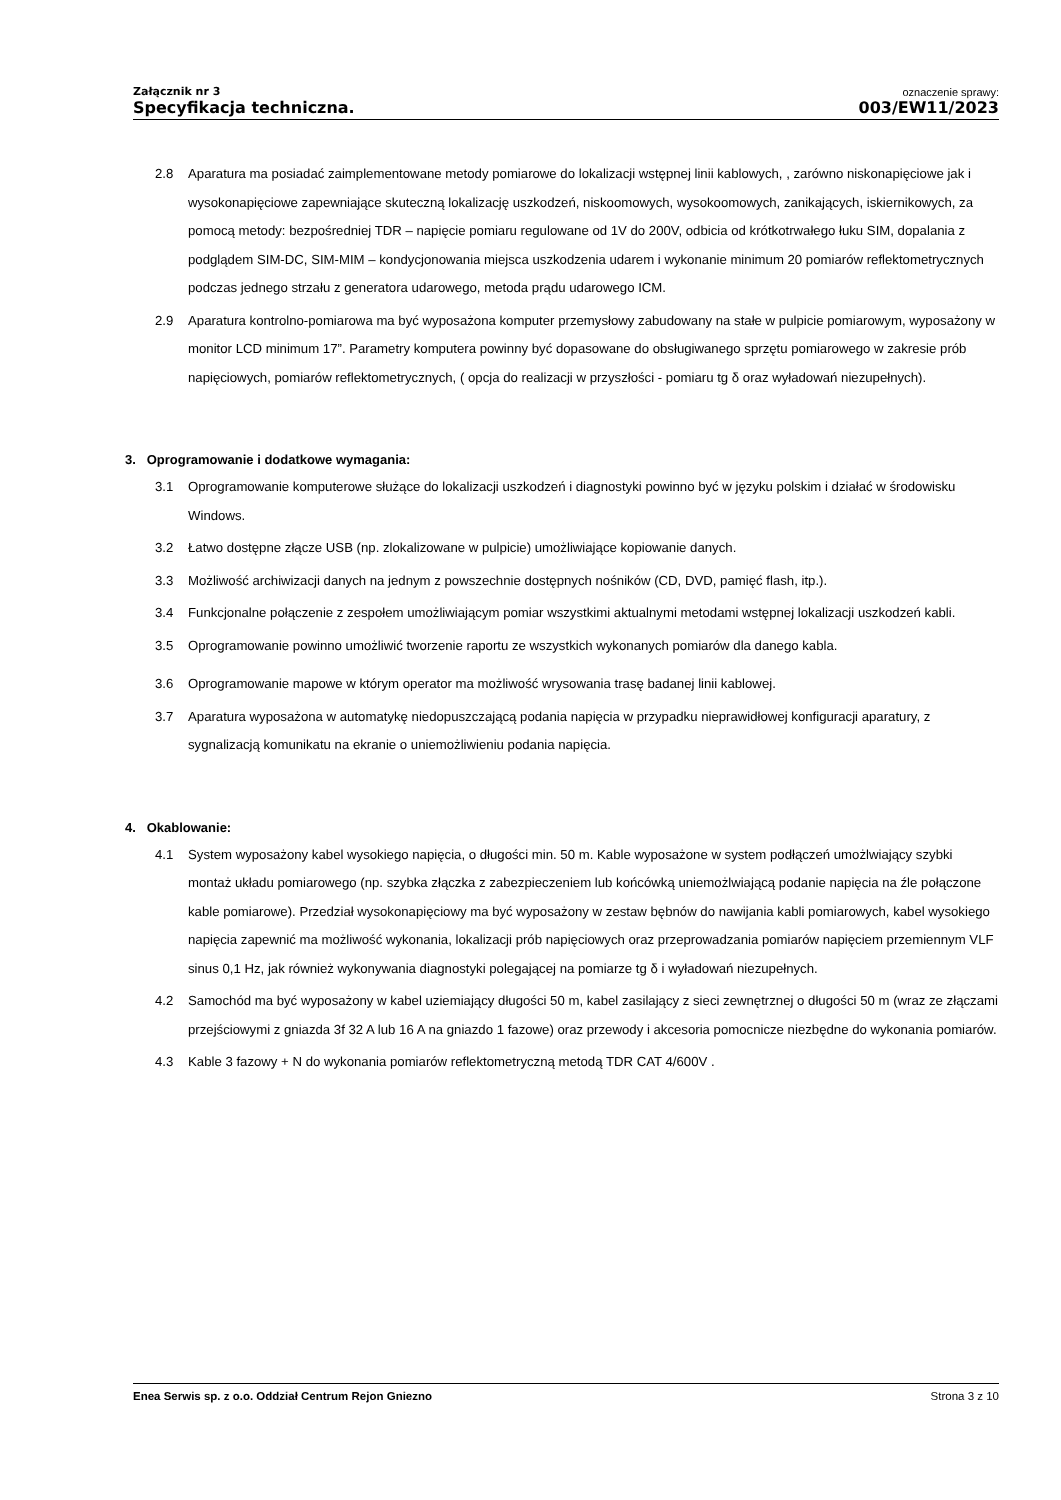Załącznik nr 3
Specyfikacja techniczna.
oznaczenie sprawy:
003/EW11/2023
2.8 Aparatura ma posiadać zaimplementowane metody pomiarowe do lokalizacji wstępnej linii kablowych, , zarówno niskonapięciowe jak i wysokonapięciowe zapewniające skuteczną lokalizację uszkodzeń, niskoomowych, wysokoomowych, zanikających, iskiernikowych, za pomocą metody: bezpośredniej TDR – napięcie pomiaru regulowane od 1V do 200V, odbicia od krótkotrwałego łuku SIM, dopalania z podglądem SIM-DC, SIM-MIM – kondycjonowania miejsca uszkodzenia udarem i wykonanie minimum 20 pomiarów reflektometrycznych podczas jednego strzału z generatora udarowego, metoda prądu udarowego ICM.
2.9 Aparatura kontrolno-pomiarowa ma być wyposażona komputer przemysłowy zabudowany na stałe w pulpicie pomiarowym, wyposażony w monitor LCD minimum 17”. Parametry komputera powinny być dopasowane do obsługiwanego sprzętu pomiarowego w zakresie prób napięciowych, pomiarów reflektometrycznych, ( opcja do realizacji w przyszłości - pomiaru tg δ oraz wyładowań niezupełnych).
3. Oprogramowanie i dodatkowe wymagania:
3.1 Oprogramowanie komputerowe służące do lokalizacji uszkodzeń i diagnostyki powinno być w języku polskim i działać w środowisku Windows.
3.2 Łatwo dostępne złącze USB (np. zlokalizowane w pulpicie) umożliwiające kopiowanie danych.
3.3 Możliwość archiwizacji danych na jednym z powszechnie dostępnych nośników (CD, DVD, pamięć flash, itp.).
3.4 Funkcjonalne połączenie z zespołem umożliwiającym pomiar wszystkimi aktualnymi metodami wstępnej lokalizacji uszkodzeń kabli.
3.5 Oprogramowanie powinno umożliwić tworzenie raportu ze wszystkich wykonanych pomiarów dla danego kabla.
3.6 Oprogramowanie mapowe w którym operator ma możliwość wrysowania trasę badanej linii kablowej.
3.7 Aparatura wyposażona w automatykę niedopuszczającą podania napięcia w przypadku nieprawidłowej konfiguracji aparatury, z sygnalizacją komunikatu na ekranie o uniemożliwieniu podania napięcia.
4. Okablowanie:
4.1 System wyposażony kabel wysokiego napięcia, o długości min. 50 m. Kable wyposażone w system podłączeń umożlwiający szybki montaż układu pomiarowego (np. szybka złączka z zabezpieczeniem lub końcówką uniemożlwiającą podanie napięcia na źle połączone kable pomiarowe). Przedział wysokonapięciowy ma być wyposażony w zestaw bębnów do nawijania kabli pomiarowych, kabel wysokiego napięcia zapewnić ma możliwość wykonania, lokalizacji prób napięciowych oraz przeprowadzania pomiarów napięciem przemiennym VLF sinus 0,1 Hz, jak również wykonywania diagnostyki polegającej na pomiarze tg δ i wyładowań niezupełnych.
4.2 Samochód ma być wyposażony w kabel uziemiający długości 50 m, kabel zasilający z sieci zewnętrznej o długości 50 m (wraz ze złączami przejściowymi z gniazda 3f 32 A lub 16 A na gniazdo 1 fazowe) oraz przewody i akcesoria pomocnicze niezbędne do wykonania pomiarów.
4.3 Kable 3 fazowy + N do wykonania pomiarów reflektometryczną metodą TDR CAT 4/600V .
Enea Serwis sp. z o.o. Oddział Centrum Rejon Gniezno Strona 3 z 10